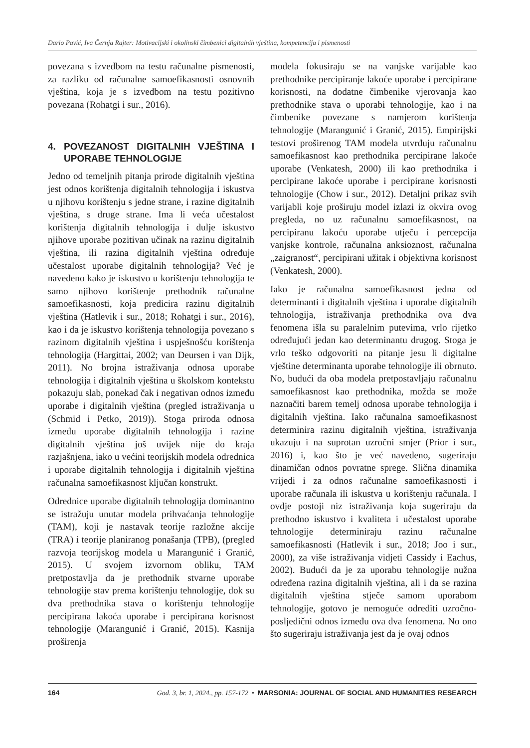Dario Pavić, Iva Černja Rajter: Motivacijski i okolinski čimbenici digitalnih vještina, kompetencija i pismenosti
povezana s izvedbom na testu računalne pismenosti, za razliku od računalne samoefikasnosti osnovnih vještina, koja je s izvedbom na testu pozitivno povezana (Rohatgi i sur., 2016).
4. POVEZANOST DIGITALNIH VJEŠTINA I UPORABE TEHNOLOGIJE
Jedno od temeljnih pitanja prirode digitalnih vještina jest odnos korištenja digitalnih tehnologija i iskustva u njihovu korištenju s jedne strane, i razine digitalnih vještina, s druge strane. Ima li veća učestalost korištenja digitalnih tehnologija i dulje iskustvo njihove uporabe pozitivan učinak na razinu digitalnih vještina, ili razina digitalnih vještina određuje učestalost uporabe digitalnih tehnologija? Već je navedeno kako je iskustvo u korištenju tehnologija te samo njihovo korištenje prethodnik računalne samoefikasnosti, koja predicira razinu digitalnih vještina (Hatlevik i sur., 2018; Rohatgi i sur., 2016), kao i da je iskustvo korištenja tehnologija povezano s razinom digitalnih vještina i uspješnošću korištenja tehnologija (Hargittai, 2002; van Deursen i van Dijk, 2011). No brojna istraživanja odnosa uporabe tehnologija i digitalnih vještina u školskom kontekstu pokazuju slab, ponekad čak i negativan odnos između uporabe i digitalnih vještina (pregled istraživanja u (Schmid i Petko, 2019)). Stoga priroda odnosa između uporabe digitalnih tehnologija i razine digitalnih vještina još uvijek nije do kraja razjašnjena, iako u većini teorijskih modela odrednica i uporabe digitalnih tehnologija i digitalnih vještina računalna samoefikasnost ključan konstrukt.
Odrednice uporabe digitalnih tehnologija dominantno se istražuju unutar modela prihvaćanja tehnologije (TAM), koji je nastavak teorije razložne akcije (TRA) i teorije planiranog ponašanja (TPB), (pregled razvoja teorijskog modela u Marangunić i Granić, 2015). U svojem izvornom obliku, TAM pretpostavlja da je prethodnik stvarne uporabe tehnologije stav prema korištenju tehnologije, dok su dva prethodnika stava o korištenju tehnologije percipirana lakoća uporabe i percipirana korisnost tehnologije (Marangunić i Granić, 2015). Kasnija proširenja
modela fokusiraju se na vanjske varijable kao prethodnike percipiranje lakoće uporabe i percipirane korisnosti, na dodatne čimbenike vjerovanja kao prethodnike stava o uporabi tehnologije, kao i na čimbenike povezane s namjerom korištenja tehnologije (Marangunić i Granić, 2015). Empirijski testovi proširenog TAM modela utvrđuju računalnu samoefikasnost kao prethodnika percipirane lakoće uporabe (Venkatesh, 2000) ili kao prethodnika i percipirane lakoće uporabe i percipirane korisnosti tehnologije (Chow i sur., 2012). Detaljni prikaz svih varijabli koje proširuju model izlazi iz okvira ovog pregleda, no uz računalnu samoefikasnost, na percipiranu lakoću uporabe utječu i percepcija vanjske kontrole, računalna anksioznost, računalna „zaigranost“, percipirani užitak i objektivna korisnost (Venkatesh, 2000).
Iako je računalna samoefikasnost jedna od determinanti i digitalnih vještina i uporabe digitalnih tehnologija, istraživanja prethodnika ova dva fenomena išla su paralelnim putevima, vrlo rijetko određujući jedan kao determinantu drugog. Stoga je vrlo teško odgovoriti na pitanje jesu li digitalne vještine determinanta uporabe tehnologije ili obrnuto. No, budući da oba modela pretpostavljaju računalnu samoefikasnost kao prethodnika, možda se može naznačiti barem temelj odnosa uporabe tehnologija i digitalnih vještina. Iako računalna samoefikasnost determinira razinu digitalnih vještina, istraživanja ukazuju i na suprotan uzročni smjer (Prior i sur., 2016) i, kao što je već navedeno, sugeriraju dinamičan odnos povratne sprege. Slična dinamika vrijedi i za odnos računalne samoefikasnosti i uporabe računala ili iskustva u korištenju računala. I ovdje postoji niz istraživanja koja sugeriraju da prethodno iskustvo i kvaliteta i učestalost uporabe tehnologije determiniraju razinu računalne samoefikasnosti (Hatlevik i sur., 2018; Joo i sur., 2000), za više istraživanja vidjeti Cassidy i Eachus, 2002). Budući da je za uporabu tehnologije nužna određena razina digitalnih vještina, ali i da se razina digitalnih vještina stječe samom uporabom tehnologije, gotovo je nemoguće odrediti uzročno-posljedični odnos između ova dva fenomena. No ono što sugeriraju istraživanja jest da je ovaj odnos
164 God. 3, br. 1, 2024., pp. 157-172 • MARSONIA: JOURNAL OF SOCIAL AND HUMANITIES RESEARCH